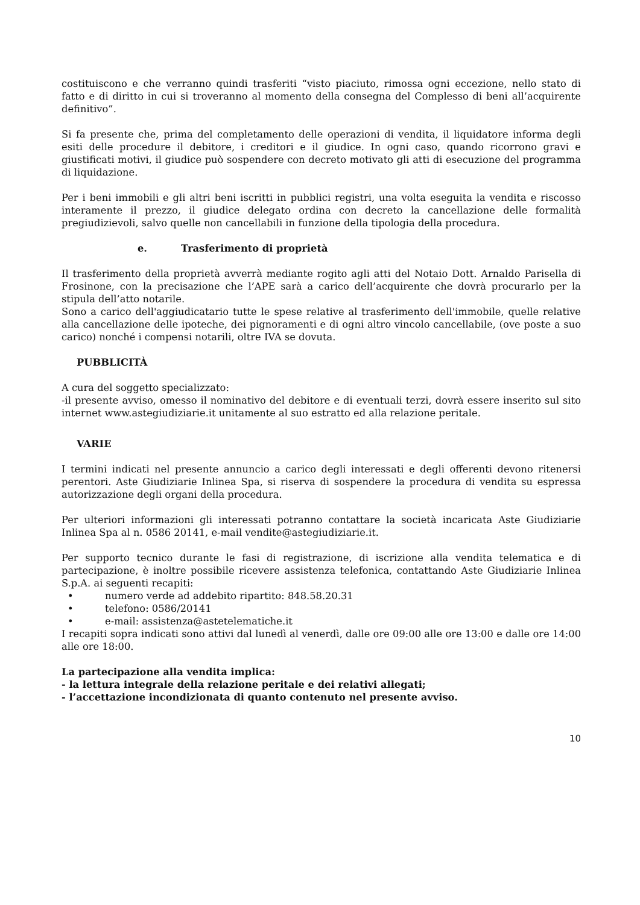costituiscono e che verranno quindi trasferiti “visto piaciuto, rimossa ogni eccezione, nello stato di fatto e di diritto in cui si troveranno al momento della consegna del Complesso di beni all’acquirente definitivo”.
Si fa presente che, prima del completamento delle operazioni di vendita, il liquidatore informa degli esiti delle procedure il debitore, i creditori e il giudice. In ogni caso, quando ricorrono gravi e giustificati motivi, il giudice può sospendere con decreto motivato gli atti di esecuzione del programma di liquidazione.
Per i beni immobili e gli altri beni iscritti in pubblici registri, una volta eseguita la vendita e riscosso interamente il prezzo, il giudice delegato ordina con decreto la cancellazione delle formalità pregiudizievoli, salvo quelle non cancellabili in funzione della tipologia della procedura.
e. Trasferimento di proprietà
Il trasferimento della proprietà avverrà mediante rogito agli atti del Notaio Dott. Arnaldo Parisella di Frosinone, con la precisazione che l’APE sarà a carico dell’acquirente che dovrà procurarlo per la stipula dell’atto notarile.
Sono a carico dell'aggiudicatario tutte le spese relative al trasferimento dell'immobile, quelle relative alla cancellazione delle ipoteche, dei pignoramenti e di ogni altro vincolo cancellabile, (ove poste a suo carico) nonché i compensi notarili, oltre IVA se dovuta.
PUBBLICITÀ
A cura del soggetto specializzato:
-il presente avviso, omesso il nominativo del debitore e di eventuali terzi, dovrà essere inserito sul sito internet www.astegiudiziarie.it unitamente al suo estratto ed alla relazione peritale.
VARIE
I termini indicati nel presente annuncio a carico degli interessati e degli offerenti devono ritenersi perentori. Aste Giudiziarie Inlinea Spa, si riserva di sospendere la procedura di vendita su espressa autorizzazione degli organi della procedura.
Per ulteriori informazioni gli interessati potranno contattare la società incaricata Aste Giudiziarie Inlinea Spa al n. 0586 20141, e-mail vendite@astegiudiziarie.it.
Per supporto tecnico durante le fasi di registrazione, di iscrizione alla vendita telematica e di partecipazione, è inoltre possibile ricevere assistenza telefonica, contattando Aste Giudiziarie Inlinea S.p.A. ai seguenti recapiti:
• numero verde ad addebito ripartito: 848.58.20.31
• telefono: 0586/20141
• e-mail: assistenza@astetelematiche.it
I recapiti sopra indicati sono attivi dal lunedì al venerdì, dalle ore 09:00 alle ore 13:00 e dalle ore 14:00 alle ore 18:00.
La partecipazione alla vendita implica:
- la lettura integrale della relazione peritale e dei relativi allegati;
- l’accettazione incondizionata di quanto contenuto nel presente avviso.
10